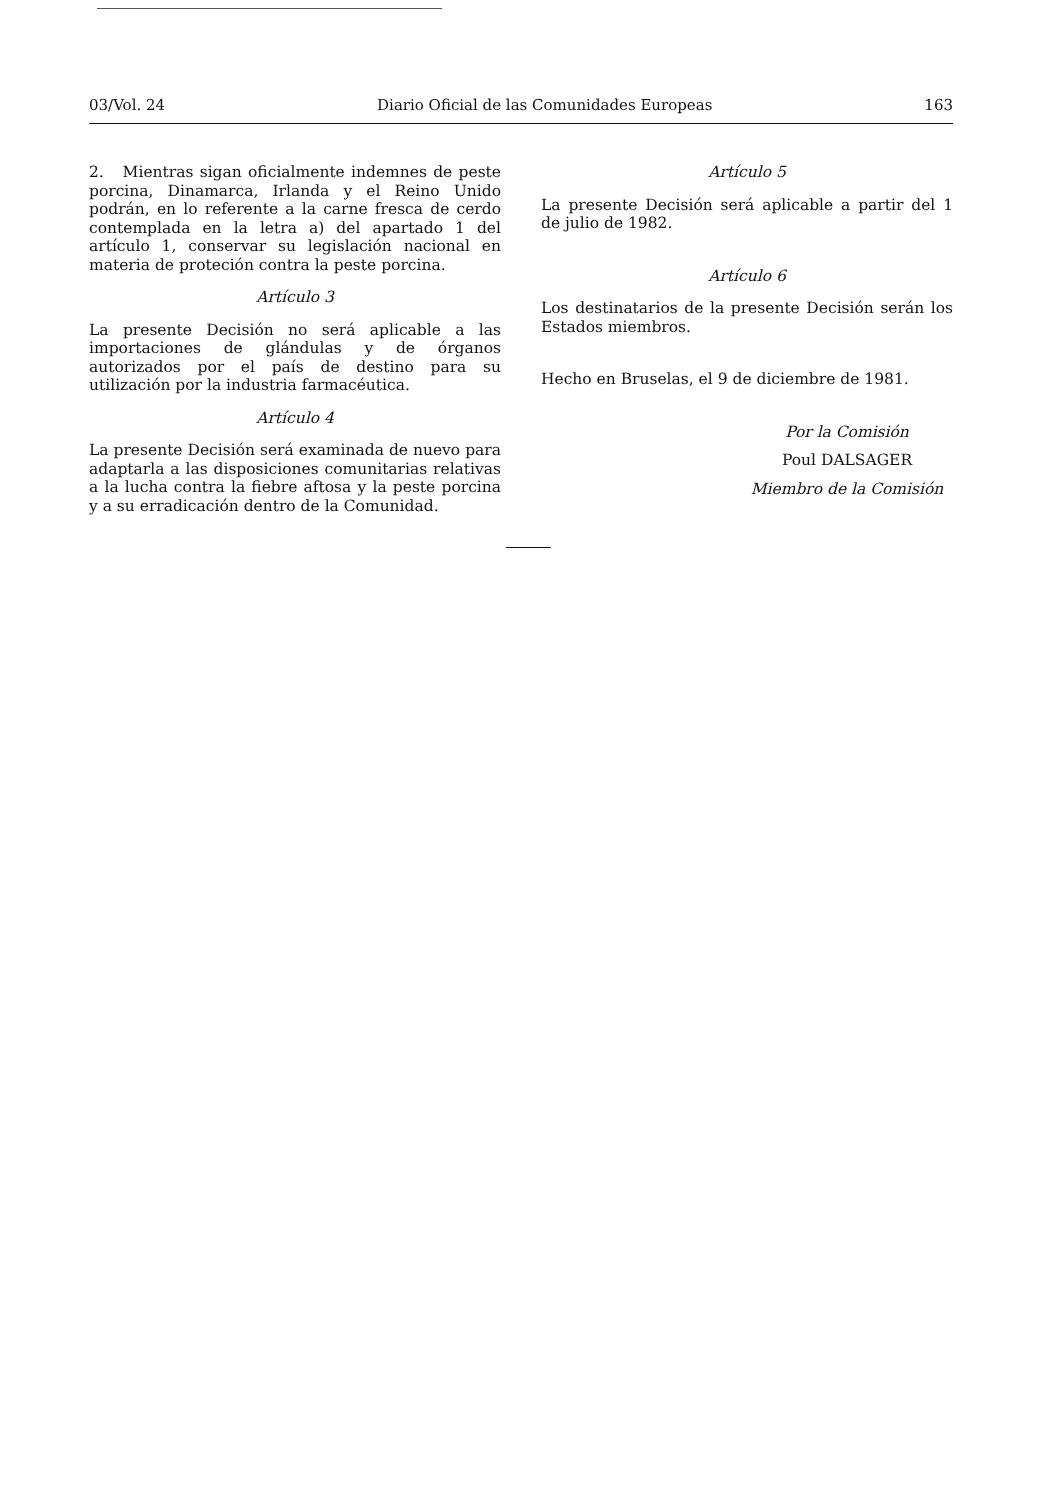03/Vol. 24 Diario Oficial de las Comunidades Europeas 163
2. Mientras sigan oficialmente indemnes de peste porcina, Dinamarca, Irlanda y el Reino Unido podrán, en lo referente a la carne fresca de cerdo contemplada en la letra a) del apartado 1 del artículo 1, conservar su legislación nacional en materia de proteción contra la peste porcina.
Artículo 3
La presente Decisión no será aplicable a las importaciones de glándulas y de órganos autorizados por el país de destino para su utilización por la industria farmacéutica.
Artículo 4
La presente Decisión será examinada de nuevo para adaptarla a las disposiciones comunitarias relativas a la lucha contra la fiebre aftosa y la peste porcina y a su erradicación dentro de la Comunidad.
Artículo 5
La presente Decisión será aplicable a partir del 1 de julio de 1982.
Artículo 6
Los destinatarios de la presente Decisión serán los Estados miembros.
Hecho en Bruselas, el 9 de diciembre de 1981.
Por la Comisión
Poul DALSAGER
Miembro de la Comisión